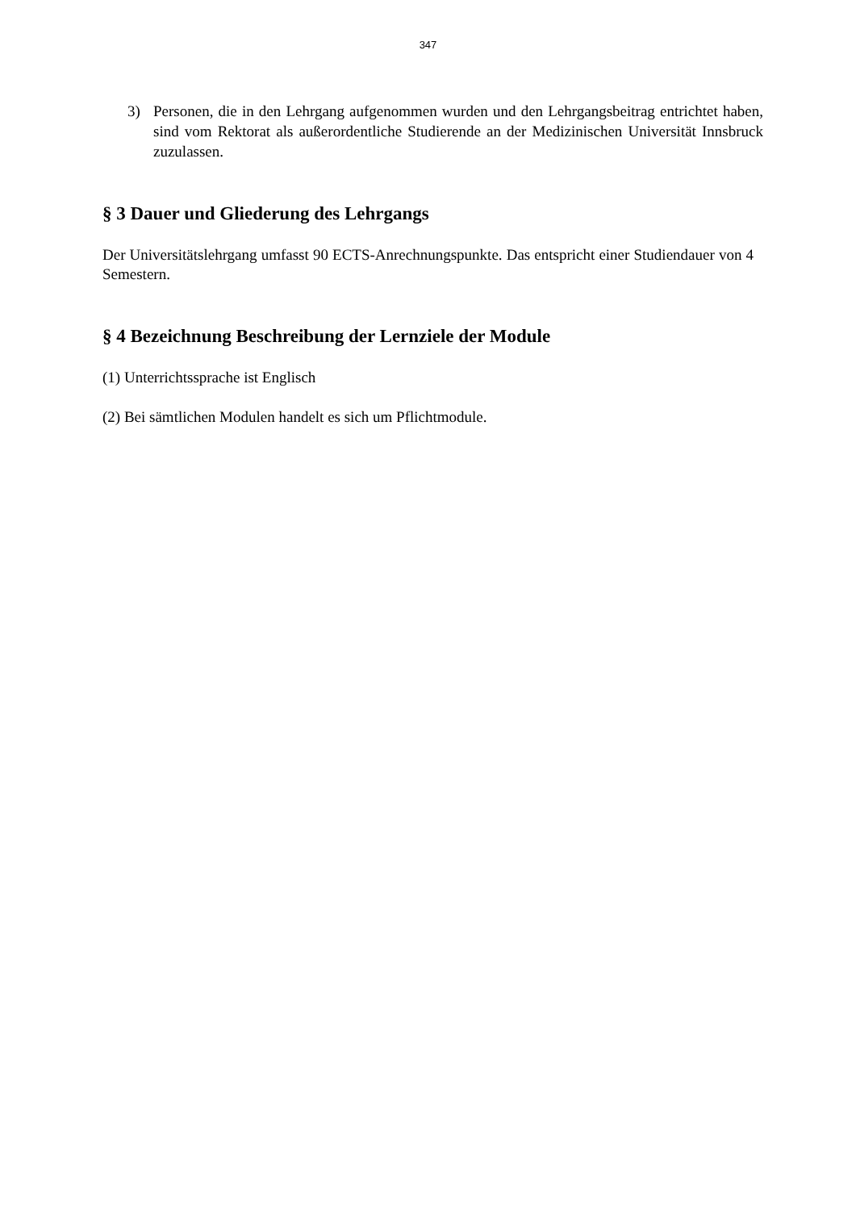347
3) Personen, die in den Lehrgang aufgenommen wurden und den Lehrgangsbeitrag entrichtet haben, sind vom Rektorat als außerordentliche Studierende an der Medizinischen Universität Innsbruck zuzulassen.
§ 3 Dauer und Gliederung des Lehrgangs
Der Universitätslehrgang umfasst 90 ECTS-Anrechnungspunkte. Das entspricht einer Studiendauer von 4 Semestern.
§ 4 Bezeichnung Beschreibung der Lernziele der Module
(1) Unterrichtssprache ist Englisch
(2) Bei sämtlichen Modulen handelt es sich um Pflichtmodule.